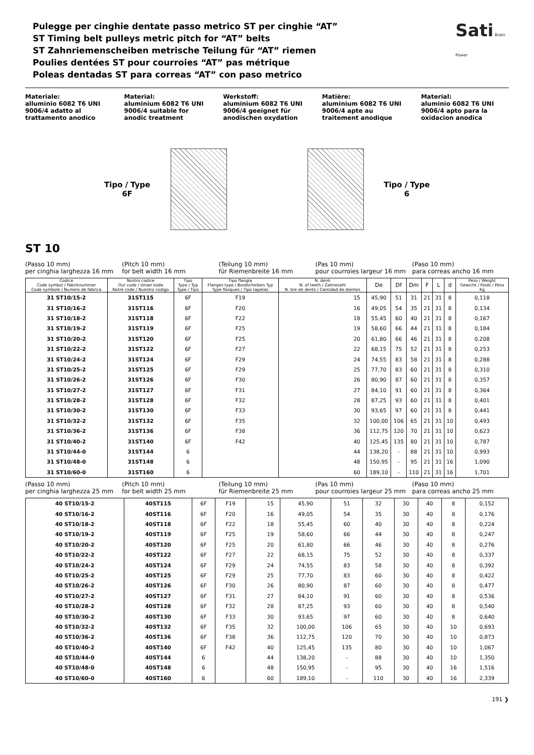Sati Brain Power
Pulegge per cinghie dentate passo metrico ST per cinghie “AT”
ST Timing belt pulleys metric pitch for “AT” belts
ST Zahnriemenscheiben metrische Teilung für “AT” riemen
Poulies dentées ST pour courroies “AT” pas métrique
Poleas dentadas ST para correas “AT” con paso metrico
Materiale:
alluminio 6082 T6 UNI 9006/4 adatto al trattamento anodico
Material:
aluminium 6082 T6 UNI 9006/4 suitable for anodic treatment
Werkstoff:
aluminium 6082 T6 UNI 9006/4 geeignet für anodischen oxydation
Matière:
aluminium 6082 T6 UNI 9006/4 apte au traitement anodique
Material:
aluminio 6082 T6 UNI 9006/4 apto para la oxidacion anodica
Tipo / Type
6F
Tipo / Type
6
ST 10
(Passo 10 mm)
per cinghia larghezza 16 mm
(Pitch 10 mm)
for belt width 16 mm
(Teilung 10 mm)
für Riemenbreite 16 mm
(Pas 10 mm)
pour courroies largeur 16 mm
(Paso 10 mm)
para correas ancho 16 mm
| Codice Code symbol / Fabriknummer Code symbole / Numero de fabrica | Nostro codice Our code / Unser kode Notre code / Nuestro codigo | Tipo Type / Typ Type / Tipo | Tipo flangia Flanges type / Bordscheiben Typ Type flasques / Tipo tapetas | N. denti N. of teeth / Zahnezahl N. bre de dents / Cantidad de dientes | De | Df | Dm | F | L | d | Peso / Weight Gewicht / Poids / Peso Kg |
| --- | --- | --- | --- | --- | --- | --- | --- | --- | --- | --- | --- |
| 31 ST10/15-2 | 31ST115 | 6F | F19 | 15 | 45,90 | 51 | 31 | 21 | 31 | 8 | 0,118 |
| 31 ST10/16-2 | 31ST116 | 6F | F20 | 16 | 49,05 | 54 | 35 | 21 | 31 | 8 | 0,134 |
| 31 ST10/18-2 | 31ST118 | 6F | F22 | 18 | 55,45 | 60 | 40 | 21 | 31 | 8 | 0,167 |
| 31 ST10/19-2 | 31ST119 | 6F | F25 | 19 | 58,60 | 66 | 44 | 21 | 31 | 8 | 0,184 |
| 31 ST10/20-2 | 31ST120 | 6F | F25 | 20 | 61,80 | 66 | 46 | 21 | 31 | 8 | 0,208 |
| 31 ST10/22-2 | 31ST122 | 6F | F27 | 22 | 68,15 | 75 | 52 | 21 | 31 | 8 | 0,253 |
| 31 ST10/24-2 | 31ST124 | 6F | F29 | 24 | 74,55 | 83 | 58 | 21 | 31 | 8 | 0,288 |
| 31 ST10/25-2 | 31ST125 | 6F | F29 | 25 | 77,70 | 83 | 60 | 21 | 31 | 8 | 0,310 |
| 31 ST10/26-2 | 31ST126 | 6F | F30 | 26 | 80,90 | 87 | 60 | 21 | 31 | 8 | 0,357 |
| 31 ST10/27-2 | 31ST127 | 6F | F31 | 27 | 84,10 | 91 | 60 | 21 | 31 | 8 | 0,364 |
| 31 ST10/28-2 | 31ST128 | 6F | F32 | 28 | 87,25 | 93 | 60 | 21 | 31 | 8 | 0,401 |
| 31 ST10/30-2 | 31ST130 | 6F | F33 | 30 | 93,65 | 97 | 60 | 21 | 31 | 8 | 0,441 |
| 31 ST10/32-2 | 31ST132 | 6F | F35 | 32 | 100,00 | 106 | 65 | 21 | 31 | 10 | 0,493 |
| 31 ST10/36-2 | 31ST136 | 6F | F38 | 36 | 112,75 | 120 | 70 | 21 | 31 | 10 | 0,623 |
| 31 ST10/40-2 | 31ST140 | 6F | F42 | 40 | 125,45 | 135 | 80 | 21 | 31 | 10 | 0,787 |
| 31 ST10/44-0 | 31ST144 | 6 | | 44 | 138,20 | - | 88 | 21 | 31 | 10 | 0,993 |
| 31 ST10/48-0 | 31ST148 | 6 | | 48 | 150,95 | - | 95 | 21 | 31 | 16 | 1,090 |
| 31 ST10/60-0 | 31ST160 | 6 | | 60 | 189,10 | - | 110 | 21 | 31 | 16 | 1,701 |
(Passo 10 mm)
per cinghia larghezza 25 mm
(Pitch 10 mm)
for belt width 25 mm
(Teilung 10 mm)
für Riemenbreite 25 mm
(Pas 10 mm)
pour courroies largeur 25 mm
(Paso 10 mm)
para correas ancho 25 mm
| 40 ST10/15-2 | 40ST115 | 6F | F19 | 15 | 45,90 | 51 | 32 | 30 | 40 | 8 | 0,152 |
| 40 ST10/16-2 | 40ST116 | 6F | F20 | 16 | 49,05 | 54 | 35 | 30 | 40 | 8 | 0,176 |
| 40 ST10/18-2 | 40ST118 | 6F | F22 | 18 | 55,45 | 60 | 40 | 30 | 40 | 8 | 0,224 |
| 40 ST10/19-2 | 40ST119 | 6F | F25 | 19 | 58,60 | 66 | 44 | 30 | 40 | 8 | 0,247 |
| 40 ST10/20-2 | 40ST120 | 6F | F25 | 20 | 61,80 | 66 | 46 | 30 | 40 | 8 | 0,276 |
| 40 ST10/22-2 | 40ST122 | 6F | F27 | 22 | 68,15 | 75 | 52 | 30 | 40 | 8 | 0,337 |
| 40 ST10/24-2 | 40ST124 | 6F | F29 | 24 | 74,55 | 83 | 58 | 30 | 40 | 8 | 0,392 |
| 40 ST10/25-2 | 40ST125 | 6F | F29 | 25 | 77,70 | 83 | 60 | 30 | 40 | 8 | 0,422 |
| 40 ST10/26-2 | 40ST126 | 6F | F30 | 26 | 80,90 | 87 | 60 | 30 | 40 | 8 | 0,477 |
| 40 ST10/27-2 | 40ST127 | 6F | F31 | 27 | 84,10 | 91 | 60 | 30 | 40 | 8 | 0,536 |
| 40 ST10/28-2 | 40ST128 | 6F | F32 | 28 | 87,25 | 93 | 60 | 30 | 40 | 8 | 0,540 |
| 40 ST10/30-2 | 40ST130 | 6F | F33 | 30 | 93,65 | 97 | 60 | 30 | 40 | 8 | 0,640 |
| 40 ST10/32-2 | 40ST132 | 6F | F35 | 32 | 100,00 | 106 | 65 | 30 | 40 | 10 | 0,693 |
| 40 ST10/36-2 | 40ST136 | 6F | F38 | 36 | 112,75 | 120 | 70 | 30 | 40 | 10 | 0,873 |
| 40 ST10/40-2 | 40ST140 | 6F | F42 | 40 | 125,45 | 135 | 80 | 30 | 40 | 10 | 1,067 |
| 40 ST10/44-0 | 40ST144 | 6 | | 44 | 138,20 | - | 88 | 30 | 40 | 10 | 1,350 |
| 40 ST10/48-0 | 40ST148 | 6 | | 48 | 150,95 | - | 95 | 30 | 40 | 16 | 1,516 |
| 40 ST10/60-0 | 40ST160 | 6 | | 60 | 189,10 | - | 110 | 30 | 40 | 16 | 2,339 |
191 ❯